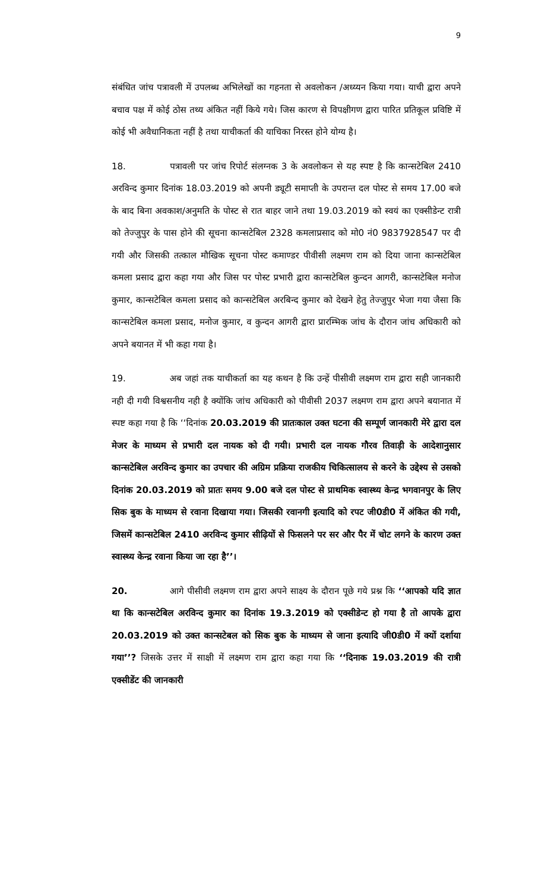9
संबंधित जांच पत्रावली में उपलब्ध अभिलेखों का गहनता से अवलोकन /अध्य्यन किया गया। याची द्वारा अपने बचाव पक्ष में कोई ठोस तथ्य अंकित नहीं किये गये। जिस कारण से विपक्षीगण द्वारा पारित प्रतिकूल प्रविष्टि में कोई भी अवैधानिकता नहीं है तथा याचीकर्ता की याचिका निरस्त होने योग्य है।
18. पत्रावली पर जांच रिपोर्ट संलग्नक 3 के अवलोकन से यह स्पष्ट है कि कान्सटेबिल 2410 अरविन्द कुमार दिनांक 18.03.2019 को अपनी ड्यूटी समाप्ती के उपरान्त दल पोस्ट से समय 17.00 बजे के बाद बिना अवकाश/अनुमति के पोस्ट से रात बाहर जाने तथा 19.03.2019 को स्वयं का एक्सीडेन्ट रात्री को तेज्जुपुर के पास होने की सूचना कान्सटेबिल 2328 कमलाप्रसाद को मो0 नं0 9837928547 पर दी गयी और जिसकी तत्काल मौखिक सूचना पोस्ट कमाण्डर पीवीसी लक्ष्मण राम को दिया जाना कान्सटेबिल कमला प्रसाद द्वारा कहा गया और जिस पर पोस्ट प्रभारी द्वारा कान्सटेबिल कुन्दन आगरी, कान्सटेबिल मनोज कुमार, कान्सटेबिल कमला प्रसाद को कान्सटेबिल अरबिन्द कुमार को देखने हेतु तेज्जुपुर भेजा गया जैसा कि कान्सटेबिल कमला प्रसाद, मनोज कुमार, व कुन्दन आगरी द्वारा प्रारम्भिक जांच के दौरान जांच अधिकारी को अपने बयानत में भी कहा गया है।
19. अब जहां तक याचीकर्ता का यह कथन है कि उन्हें पीसीवी लक्ष्मण राम द्वारा सही जानकारी नही दी गयी विश्वसनीय नही है क्योंकि जांच अधिकारी को पीवीसी 2037 लक्ष्मण राम द्वारा अपने बयानात में स्पष्ट कहा गया है कि ‘‘दिनांक 20.03.2019 की प्रातःकाल उक्त घटना की सम्पूर्ण जानकारी मेरे द्वारा दल मेजर के माध्यम से प्रभारी दल नायक को दी गयी। प्रभारी दल नायक गौरव तिवाड़ी के आदेशानुसार कान्सटेबिल अरविन्द कुमार का उपचार की अग्रिम प्रक्रिया राजकीय चिकित्सालय से करने के उद्देश्य से उसको दिनांक 20.03.2019 को प्रातः समय 9.00 बजे दल पोस्ट से प्राथमिक स्वास्थ्य केन्द्र भगवानपुर के लिए सिक बुक के माध्यम से रवाना दिखाया गया। जिसकी रवानगी इत्यादि को रपट जी0डी0 में अंकित की गयी, जिसमें कान्सटेबिल 2410 अरविन्द कुमार सीढ़ियों से फिसलने पर सर और पैर में चोट लगने के कारण उक्त स्वास्थ्य केन्द्र रवाना किया जा रहा है’’।
20. आगे पीसीवी लक्ष्मण राम द्वारा अपने साक्ष्य के दौरान पूछे गये प्रश्न कि ‘‘आपको यदि ज्ञात था कि कान्सटेबिल अरविन्द कुमार का दिनांक 19.3.2019 को एक्सीडेन्ट हो गया है तो आपके द्वारा 20.03.2019 को उक्त कान्सटेबल को सिक बुक के माध्यम से जाना इत्यादि जी0डी0 में क्यों दर्शाया गया’’? जिसके उत्तर में साक्षी में लक्ष्मण राम द्वारा कहा गया कि ‘‘दिनाक 19.03.2019 की रात्री एक्सीडेंट की जानकारी